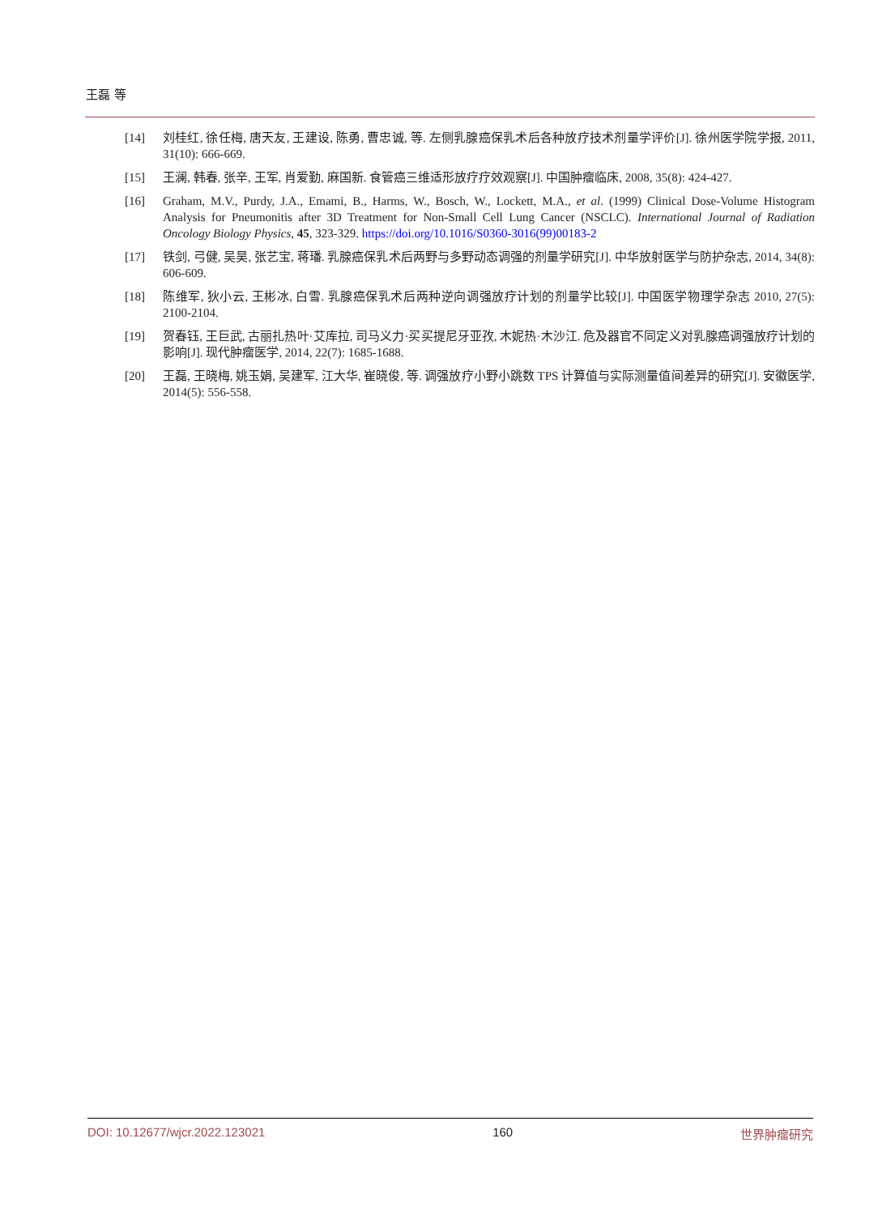王磊 等
[14] 刘桂红, 徐任梅, 唐天友, 王建设, 陈勇, 曹忠诚, 等. 左侧乳腺癌保乳术后各种放疗技术剂量学评价[J]. 徐州医学院学报, 2011, 31(10): 666-669.
[15] 王澜, 韩春, 张辛, 王军, 肖爱勤, 麻国新. 食管癌三维适形放疗疗效观察[J]. 中国肿瘤临床, 2008, 35(8): 424-427.
[16] Graham, M.V., Purdy, J.A., Emami, B., Harms, W., Bosch, W., Lockett, M.A., et al. (1999) Clinical Dose-Volume Histogram Analysis for Pneumonitis after 3D Treatment for Non-Small Cell Lung Cancer (NSCLC). International Journal of Radiation Oncology Biology Physics, 45, 323-329. https://doi.org/10.1016/S0360-3016(99)00183-2
[17] 铁剑, 弓健, 吴昊, 张艺宝, 蒋璠. 乳腺癌保乳术后两野与多野动态调强的剂量学研究[J]. 中华放射医学与防护杂志, 2014, 34(8): 606-609.
[18] 陈维军, 狄小云, 王彬冰, 白雪. 乳腺癌保乳术后两种逆向调强放疗计划的剂量学比较[J]. 中国医学物理学杂志 2010, 27(5): 2100-2104.
[19] 贺春钰, 王巨武, 古丽扎热叶·艾库拉, 司马义力·买买提尼牙亚孜, 木妮热·木沙江. 危及器官不同定义对乳腺癌调强放疗计划的影响[J]. 现代肿瘤医学, 2014, 22(7): 1685-1688.
[20] 王磊, 王晓梅, 姚玉娟, 吴建军, 江大华, 崔晓俊, 等. 调强放疗小野小跳数 TPS 计算值与实际测量值间差异的研究[J]. 安徽医学, 2014(5): 556-558.
DOI: 10.12677/wjcr.2022.123021 160 世界肿瘤研究